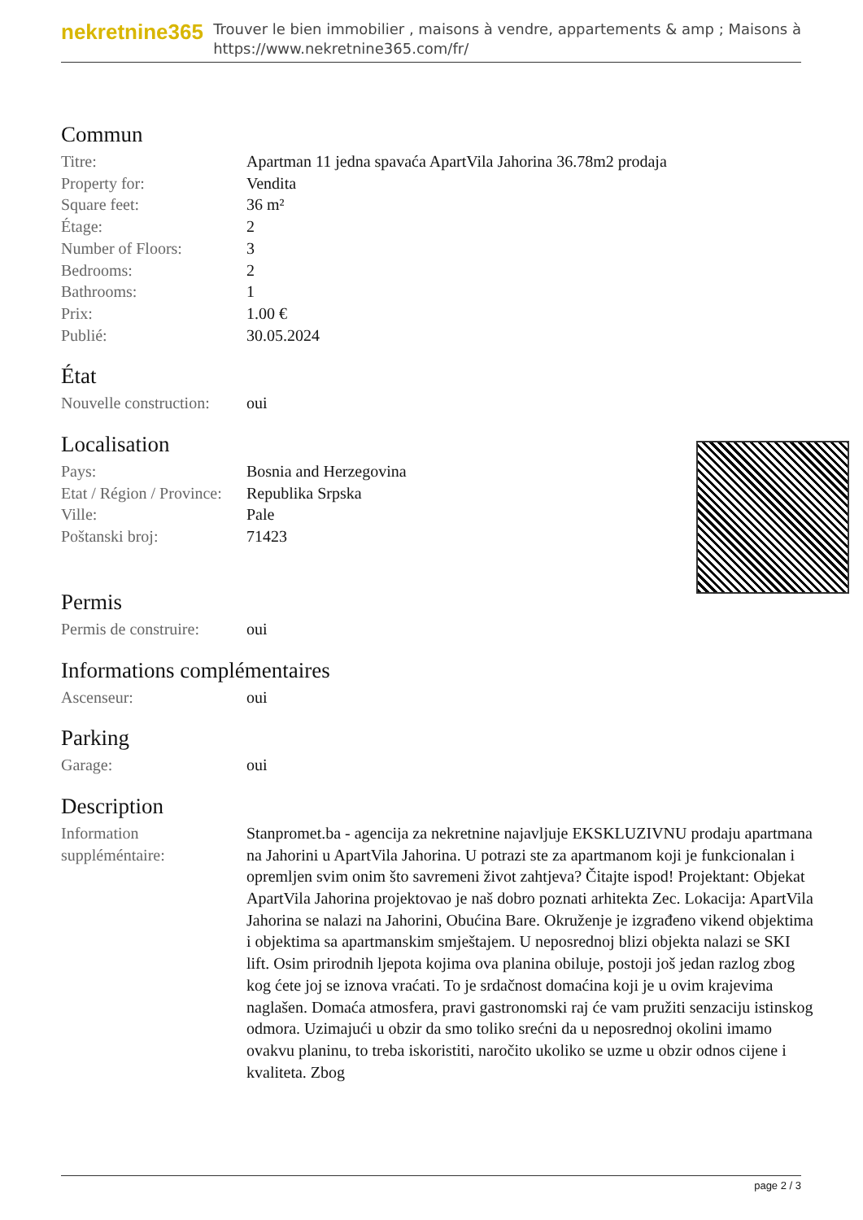nekretnine365
Trouver le bien immobilier , maisons à vendre, appartements & amp ; Maisons à
https://www.nekretnine365.com/fr/
Commun
| Titre: | Apartman 11 jedna spavaća ApartVila Jahorina 36.78m2 prodaja |
| Property for: | Vendita |
| Square feet: | 36 m² |
| Étage: | 2 |
| Number of Floors: | 3 |
| Bedrooms: | 2 |
| Bathrooms: | 1 |
| Prix: | 1.00 € |
| Publié: | 30.05.2024 |
État
| Nouvelle construction: | oui |
Localisation
| Pays: | Bosnia and Herzegovina |
| Etat / Région / Province: | Republika Srpska |
| Ville: | Pale |
| Poštanski broj: | 71423 |
Permis
| Permis de construire: | oui |
Informations complémentaires
| Ascenseur: | oui |
Parking
| Garage: | oui |
Description
| Information suppléméntaire: | Stanpromet.ba - agencija za nekretnine najavljuje EKSKLUZIVNU prodaju apartmana na Jahorini u ApartVila Jahorina. U potrazi ste za apartmanom koji je funkcionalan i opremljen svim onim što savremeni život zahtjeva? Čitajte ispod! Projektant: Objekat ApartVila Jahorina projektovao je naš dobro poznati arhitekta Zec. Lokacija: ApartVila Jahorina se nalazi na Jahorini, Obućina Bare. Okruženje je izgrađeno vikend objektima i objektima sa apartmanskim smještajem. U neposrednoj blizi objekta nalazi se SKI lift. Osim prirodnih ljepota kojima ova planina obiluje, postoji još jedan razlog zbog kog ćete joj se iznova vraćati. To je srdačnost domaćina koji je u ovim krajevima naglašen. Domaća atmosfera, pravi gastronomski raj će vam pružiti senzaciju istinskog odmora. Uzimajući u obzir da smo toliko srećni da u neposrednoj okolini imamo ovakvu planinu, to treba iskoristiti, naročito ukoliko se uzme u obzir odnos cijene i kvaliteta. Zbog |
page 2 / 3